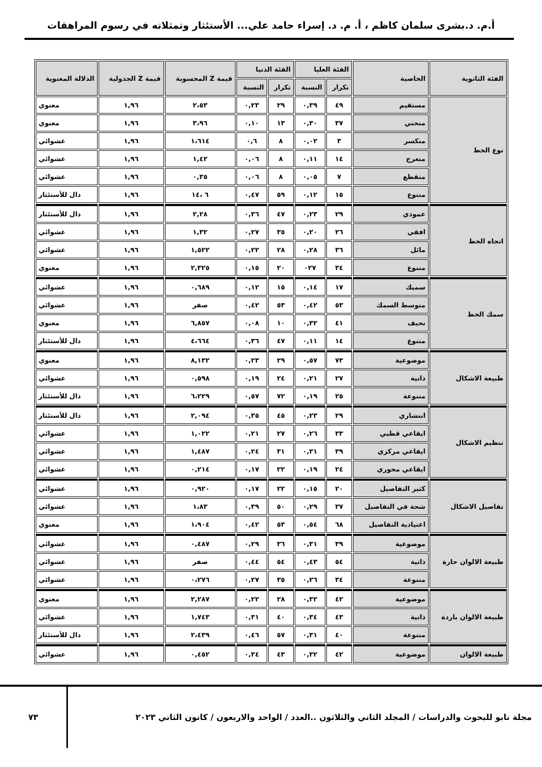أ.م. د.بشرى سلمان كاظم ، أ. م. د. إسراء حامد علي... الأستئثار وتمثلاته في رسوم المراهقات
| الفئة الثانوية | الخاصية | الفئة العليا | | الفئة الدنيا | | قيمة Z المحسوبة | قيمة Z الجدولية | الدلالة المعنوية |
| --- | --- | --- | --- | --- | --- | --- | --- | --- |
| | | تكرار | النسبة | تكرار | النسبة | | | |
| نوع الخط | مستقيم | ٤٩ | ٠,٣٩ | ٢٩ | ٠,٢٣ | ٢،٥٣ | ١,٩٦ | معنوي |
| | منحني | ٣٧ | ٠,٣٠ | ١٣ | ٠,١٠ | ٣،٩٦ | ١,٩٦ | معنوي |
| | منكسر | ٣ | ٠,٠٢ | ٨ | ٠,٦ | ١،٦١٤ | ١,٩٦ | عشوائي |
| | متعرج | ١٤ | ٠,١١ | ٨ | ٠,٠٦ | ١,٤٢ | ١,٩٦ | عشوائي |
| | متقطع | ٧ | ٠,٠٥ | ٨ | ٠,٠٦ | ٠,٣٥ | ١,٩٦ | عشوائي |
| | متنوع | ١٥ | ٠,١٢ | ٥٩ | ٠,٤٧ | ٦ ،١٤ | ١,٩٦ | دال للأستئثار |
| اتجاه الخط | عمودي | ٢٩ | ٠,٢٣ | ٤٧ | ٠,٣٦ | ٢,٢٨ | ١,٩٦ | دال للأستئثار |
| | افقي | ٢٦ | ٠,٢٠ | ٣٥ | ٠,٢٧ | ١,٣٢ | ١,٩٦ | عشوائي |
| | مائل | ٣٦ | ٠,٢٨ | ٢٨ | ٠,٢٢ | ١,٥٢٢ | ١,٩٦ | عشوائي |
| | متنوع | ٣٤ | ٠٢٧ | ٢٠ | ٠,١٥ | ٢,٣٢٥ | ١,٩٦ | معنوي |
| سمك الخط | سميك | ١٧ | ٠,١٤ | ١٥ | ٠,١٢ | ٠,٦٨٩ | ١,٩٦ | عشوائي |
| | متوسط السمك | ٥٣ | ٠,٤٢ | ٥٣ | ٠,٤٢ | صفر | ١,٩٦ | عشوائي |
| | نحيف | ٤١ | ٠,٣٢ | ١٠ | ٠,٠٨ | ٦,٨٥٧ | ١,٩٦ | معنوي |
| | متنوع | ١٤ | ٠,١١ | ٤٧ | ٠,٣٦ | ٤،٦٦٤ | ١,٩٦ | دال للأستئثار |
| طبيعة الاشكال | موضوعية | ٧٣ | ٠,٥٧ | ٢٩ | ٠,٢٣ | ٨,١٣٢ | ١,٩٦ | معنوي |
| | ذاتية | ٢٧ | ٠,٢١ | ٢٤ | ٠,١٩ | ٠,٥٩٨ | ١,٩٦ | عشوائي |
| | متنوعة | ٢٥ | ٠,١٩ | ٧٢ | ٠,٥٧ | ٦،٢٢٩ | ١,٩٦ | دال للأستئثار |
| تنظيم الاشكال | انتشاري | ٢٩ | ٠,٢٣ | ٤٥ | ٠,٣٥ | ٢,٠٩٤ | ١,٩٦ | دال للأستئثار |
| | ايقاعي قطبي | ٣٣ | ٠,٢٦ | ٢٧ | ٠,٢١ | ١,٠٢٢ | ١,٩٦ | عشوائي |
| | ايقاعي مركزي | ٣٩ | ٠,٣١ | ٣١ | ٠,٢٤ | ١,٤٨٧ | ١,٩٦ | عشوائي |
| | ايقاعي محوري | ٢٤ | ٠,١٩ | ٢٢ | ٠,١٧ | ٠,٢١٤ | ١,٩٦ | عشوائي |
| تفاصيل الاشكال | كثير التفاصيل | ٢٠ | ٠,١٥ | ٢٢ | ٠,١٧ | ٠,٩٢٠ | ١,٩٦ | عشوائي |
| | شحة في التفاصيل | ٣٧ | ٠,٢٩ | ٥٠ | ٠,٣٩ | ١،٨٣ | ١,٩٦ | عشوائي |
| | اعتيادية التفاصيل | ٦٨ | ٠,٥٤ | ٥٣ | ٠,٤٢ | ١،٩٠٤ | ١,٩٦ | معنوي |
| طبيعة الالوان حارة | موضوعية | ٣٩ | ٠,٣١ | ٣٦ | ٠,٢٩ | ٠,٤٨٧ | ١,٩٦ | عشوائي |
| | ذاتية | ٥٤ | ٠,٤٣ | ٥٤ | ٠,٤٤ | صفر | ١,٩٦ | عشوائي |
| | متنوعة | ٣٤ | ٠,٢٦ | ٣٥ | ٠,٢٧ | ٠،٢٧٦ | ١,٩٦ | عشوائي |
| طبيعة الالوان باردة | موضوعية | ٤٢ | ٠,٣٢ | ٢٨ | ٠,٢٢ | ٢,٢٨٧ | ١,٩٦ | معنوي |
| | ذاتية | ٤٣ | ٠,٣٤ | ٤٠ | ٠,٣١ | ١,٧٤٣ | ١,٩٦ | عشوائي |
| | متنوعة | ٤٠ | ٠,٣١ | ٥٧ | ٠,٤٦ | ٢،٤٣٩ | ١,٩٦ | دال للأستئثار |
| طبيعة الالوان | موضوعية | ٤٢ | ٠,٣٢ | ٤٣ | ٠,٣٤ | ٠,٤٥٢ | ١,٩٦ | عشوائي |
مجلة نابو للبحوث والدراسات / المجلد الثاني والثلاثون ..العدد / الواحد والاربعون / كانون الثاني ٢٠٢٣
٧٣